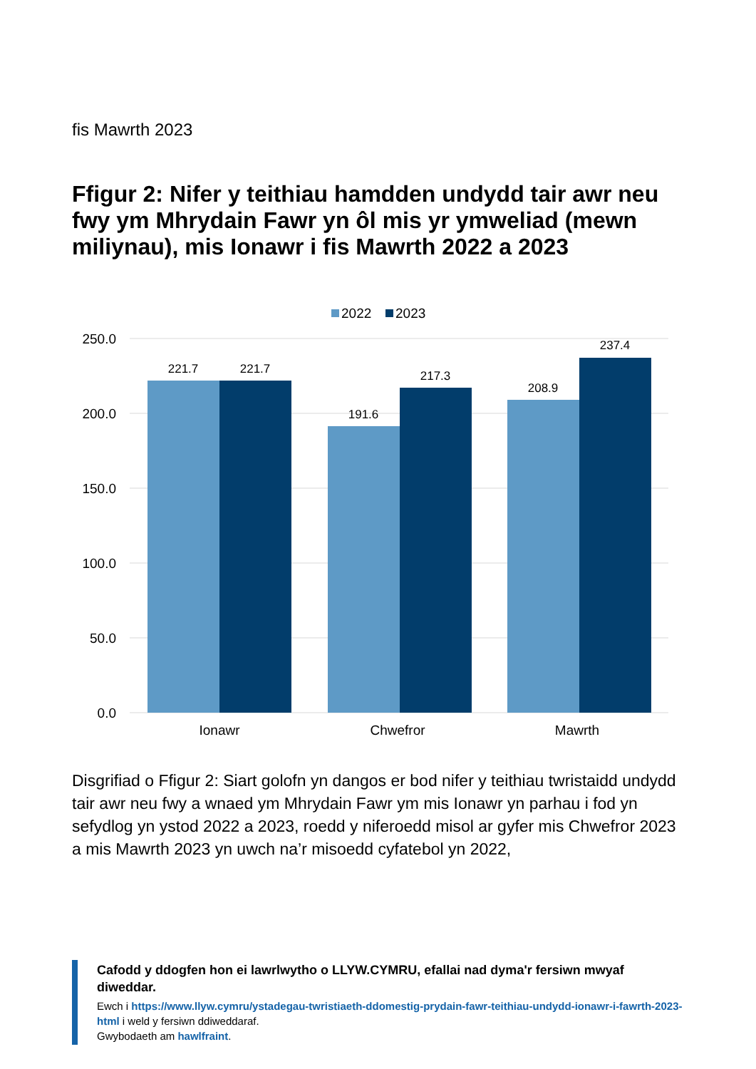fis Mawrth 2023
Ffigur 2: Nifer y teithiau hamdden undydd tair awr neu fwy ym Mhrydain Fawr yn ôl mis yr ymweliad (mewn miliynau), mis Ionawr i fis Mawrth 2022 a 2023
2022
2023
250.0
200.0
150.0
100.0
50.0
0.0
221.7
221.7
191.6
217.3
208.9
237.4
Ionawr
Chwefror
Mawrth
Disgrifiad o Ffigur 2: Siart golofn yn dangos er bod nifer y teithiau twristaidd undydd tair awr neu fwy a wnaed ym Mhrydain Fawr ym mis Ionawr yn parhau i fod yn sefydlog yn ystod 2022 a 2023, roedd y niferoedd misol ar gyfer mis Chwefror 2023 a mis Mawrth 2023 yn uwch na’r misoedd cyfatebol yn 2022,
Cafodd y ddogfen hon ei lawrlwytho o LLYW.CYMRU, efallai nad dyma'r fersiwn mwyaf diweddar.
Ewch i https://www.llyw.cymru/ystadegau-twristiaeth-ddomestig-prydain-fawr-teithiau-undydd-ionawr-i-fawrth-2023-html i weld y fersiwn ddiweddaraf.
Gwybodaeth am hawlfraint.